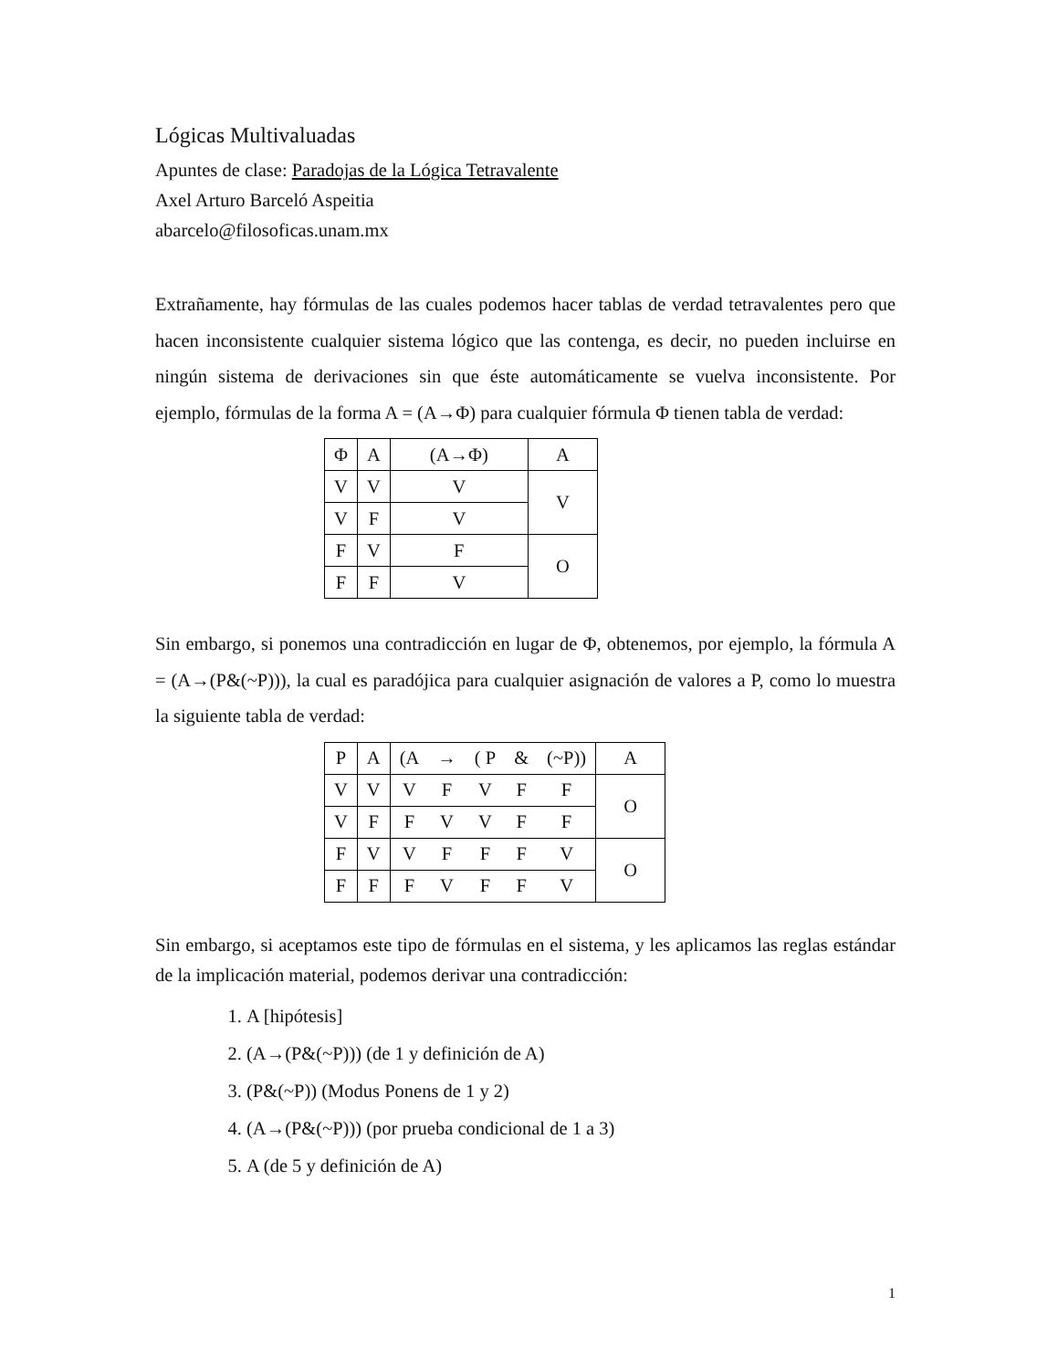Lógicas Multivaluadas
Apuntes de clase: Paradojas de la Lógica Tetravalente
Axel Arturo Barceló Aspeitia
abarcelo@filosoficas.unam.mx
Extrañamente, hay fórmulas de las cuales podemos hacer tablas de verdad tetravalentes pero que hacen inconsistente cualquier sistema lógico que las contenga, es decir, no pueden incluirse en ningún sistema de derivaciones sin que éste automáticamente se vuelva inconsistente. Por ejemplo, fórmulas de la forma A = (A→Φ) para cualquier fórmula Φ tienen tabla de verdad:
| Φ | A | (A→Φ) | A |
| V | V | V | V |
| V | F | V | |
| F | V | F | O |
| F | F | V | |
Sin embargo, si ponemos una contradicción en lugar de Φ, obtenemos, por ejemplo, la fórmula A = (A→(P&(~P))), la cual es paradójica para cualquier asignación de valores a P, como lo muestra la siguiente tabla de verdad:
| P | A | (A | → | ( P | & | (~P)) | A |
| V | V | V | F | V | F | F | O |
| V | F | F | V | V | F | F | |
| F | V | V | F | F | F | V | O |
| F | F | F | V | F | F | V | |
Sin embargo, si aceptamos este tipo de fórmulas en el sistema, y les aplicamos las reglas estándar de la implicación material, podemos derivar una contradicción:
1. A [hipótesis]
2. (A→(P&(~P))) (de 1 y definición de A)
3. (P&(~P)) (Modus Ponens de 1 y 2)
4. (A→(P&(~P))) (por prueba condicional de 1 a 3)
5. A (de 5 y definición de A)
1